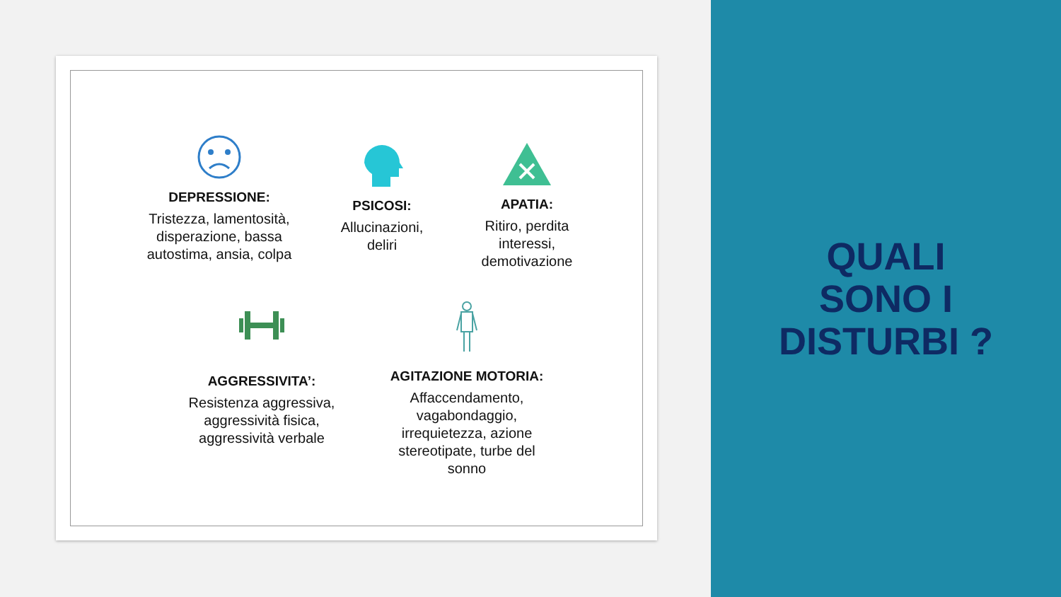DEPRESSIONE:
Tristezza, lamentosità, disperazione, bassa autostima, ansia, colpa
PSICOSI:
Allucinazioni, deliri
APATIA:
Ritiro, perdita interessi, demotivazione
AGGRESSIVITA’:
Resistenza aggressiva, aggressività fisica, aggressività verbale
AGITAZIONE MOTORIA:
Affaccendamento, vagabondaggio, irrequietezza, azione stereotipate, turbe del sonno
QUALI
SONO I
DISTURBI ?